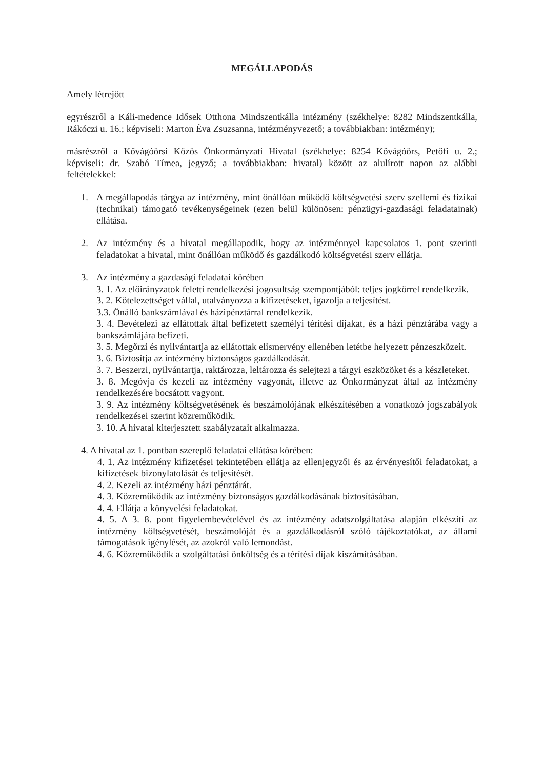MEGÁLLAPODÁS
Amely létrejött
egyrészről a Káli-medence Idősek Otthona Mindszentkálla intézmény (székhelye: 8282 Mindszentkálla, Rákóczi u. 16.; képviseli: Marton Éva Zsuzsanna, intézményvezető; a továbbiakban: intézmény);
másrészről a Kővágóörsi Közös Önkormányzati Hivatal (székhelye: 8254 Kővágóörs, Petőfi u. 2.; képviseli: dr. Szabó Tímea, jegyző; a továbbiakban: hivatal) között az alulírott napon az alábbi feltételekkel:
1. A megállapodás tárgya az intézmény, mint önállóan működő költségvetési szerv szellemi és fizikai (technikai) támogató tevékenységeinek (ezen belül különösen: pénzügyi-gazdasági feladatainak) ellátása.
2. Az intézmény és a hivatal megállapodik, hogy az intézménnyel kapcsolatos 1. pont szerinti feladatokat a hivatal, mint önállóan működő és gazdálkodó költségvetési szerv ellátja.
3. Az intézmény a gazdasági feladatai körében
3. 1. Az előirányzatok feletti rendelkezési jogosultság szempontjából: teljes jogkörrel rendelkezik.
3. 2. Kötelezettséget vállal, utalványozza a kifizetéseket, igazolja a teljesítést.
3.3. Önálló bankszámlával és házipénztárral rendelkezik.
3. 4. Bevételezi az ellátottak által befizetett személyi térítési díjakat, és a házi pénztárába vagy a bankszámlájára befizeti.
3. 5. Megőrzi és nyilvántartja az ellátottak elismervény ellenében letétbe helyezett pénzeszközeit.
3. 6. Biztosítja az intézmény biztonságos gazdálkodását.
3. 7. Beszerzi, nyilvántartja, raktározza, leltározza és selejtezi a tárgyi eszközöket és a készleteket.
3. 8. Megóvja és kezeli az intézmény vagyonát, illetve az Önkormányzat által az intézmény rendelkezésére bocsátott vagyont.
3. 9. Az intézmény költségvetésének és beszámolójának elkészítésében a vonatkozó jogszabályok rendelkezései szerint közreműködik.
3. 10. A hivatal kiterjesztett szabályzatait alkalmazza.
4. A hivatal az 1. pontban szereplő feladatai ellátása körében:
4. 1. Az intézmény kifizetései tekintetében ellátja az ellenjegyzői és az érvényesítői feladatokat, a kifizetések bizonylatolását és teljesítését.
4. 2. Kezeli az intézmény házi pénztárát.
4. 3. Közreműködik az intézmény biztonságos gazdálkodásának biztosításában.
4. 4. Ellátja a könyvelési feladatokat.
4. 5. A 3. 8. pont figyelembevételével és az intézmény adatszolgáltatása alapján elkészíti az intézmény költségvetését, beszámolóját és a gazdálkodásról szóló tájékoztatókat, az állami támogatások igénylését, az azokról való lemondást.
4. 6. Közreműködik a szolgáltatási önköltség és a térítési díjak kiszámításában.